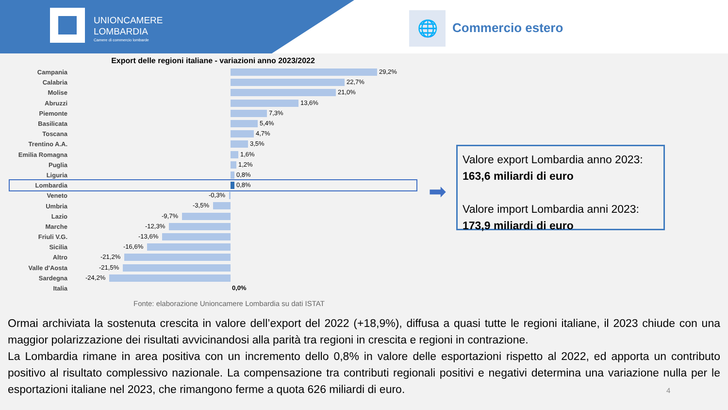UNIONCAMERE
LOMBARDIA
Camere di commercio lombarde
🌐 Commercio estero
Export delle regioni italiane - variazioni anno 2023/2022
Campania
29,2%
Calabria
22,7%
Molise
21,0%
Abruzzi
13,6%
Piemonte
7,3%
Basilicata
5,4%
Toscana
4,7%
Trentino A.A.
3,5%
Emilia Romagna
1,6%
Puglia
1,2%
Liguria
0,8%
Lombardia
0,8%
Veneto
-0,3%
Umbria
-3,5%
Lazio
-9,7%
Marche
-12,3%
Friuli V.G.
-13,6%
Sicilia
-16,6%
Altro
-21,2%
Valle d'Aosta
-21,5%
Sardegna
-24,2%
Italia
0,0%
Fonte: elaborazione Unioncamere Lombardia su dati ISTAT
➡
Valore export Lombardia anno 2023:
163,6 miliardi di euro
Valore import Lombardia anni 2023:
173,9 miliardi di euro
Ormai archiviata la sostenuta crescita in valore dell’export del 2022 (+18,9%), diffusa a quasi tutte le regioni italiane, il 2023 chiude con una maggior polarizzazione dei risultati avvicinandosi alla parità tra regioni in crescita e regioni in contrazione.
La Lombardia rimane in area positiva con un incremento dello 0,8% in valore delle esportazioni rispetto al 2022, ed apporta un contributo positivo al risultato complessivo nazionale. La compensazione tra contributi regionali positivi e negativi determina una variazione nulla per le esportazioni italiane nel 2023, che rimangono ferme a quota 626 miliardi di euro.
4